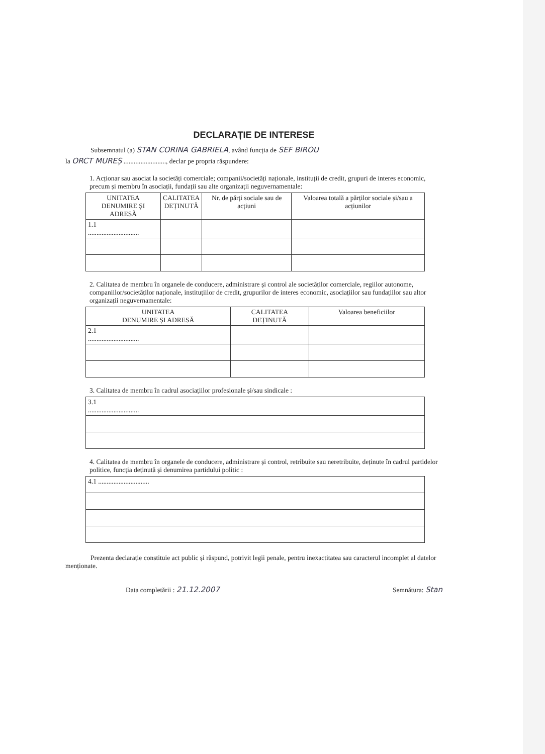DECLARAȚIE DE INTERESE
Subsemnatul (a) STAN CORINA GABRIELA, având funcția de SEF BIROU
la ORCT MUREȘ ........................., declar pe propria răspundere:
1. Acționar sau asociat la societăți comerciale; companii/societăți naționale, instituții de credit, grupuri de interes economic, precum și membru în asociații, fundații sau alte organizații neguvernamentale:
| UNITATEA DENUMIRE ȘI ADRESĂ | CALITATEA DEȚINUTĂ | Nr. de părți sociale sau de acțiuni | Valoarea totală a părților sociale și/sau a acțiunilor |
| --- | --- | --- | --- |
| 1.1 .............................. | | | |
2. Calitatea de membru în organele de conducere, administrare și control ale societăților comerciale, regiilor autonome, companiilor/societăților naționale, instituțiilor de credit, grupurilor de interes economic, asociațiilor sau fundațiilor sau altor organizații neguvernamentale:
| UNITATEA DENUMIRE ȘI ADRESĂ | CALITATEA DEȚINUTĂ | Valoarea beneficiilor |
| --- | --- | --- |
| 2.1 .............................. | | |
3. Calitatea de membru în cadrul asociațiilor profesionale și/sau sindicale :
| 3.1 .............................. |
4. Calitatea de membru în organele de conducere, administrare și control, retribuite sau neretribuite, deținute în cadrul partidelor politice, funcția deținută și denumirea partidului politic :
| 4.1 .............................. |
Prezenta declarație constituie act public și răspund, potrivit legii penale, pentru inexactitatea sau caracterul incomplet al datelor menționate.
Data completării : 21.12.2007 Semnătura: Stan